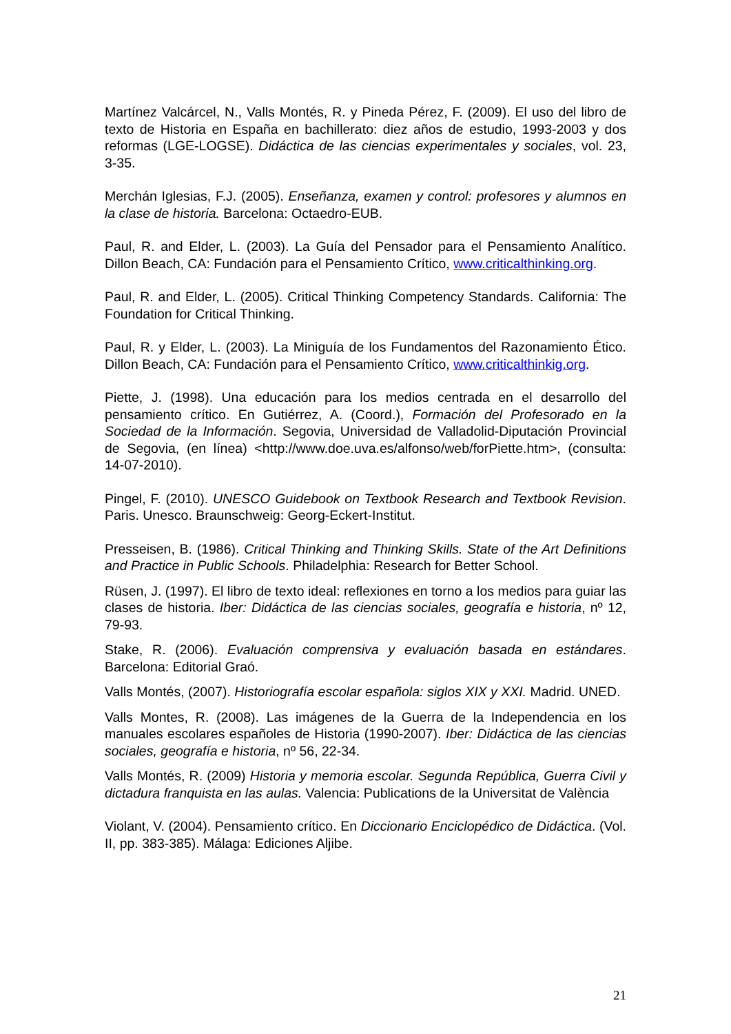Martínez Valcárcel, N., Valls Montés, R. y Pineda Pérez, F. (2009). El uso del libro de texto de Historia en España en bachillerato: diez años de estudio, 1993-2003 y dos reformas (LGE-LOGSE). Didáctica de las ciencias experimentales y sociales, vol. 23, 3-35.
Merchán Iglesias, F.J. (2005). Enseñanza, examen y control: profesores y alumnos en la clase de historia. Barcelona: Octaedro-EUB.
Paul, R. and Elder, L. (2003). La Guía del Pensador para el Pensamiento Analítico. Dillon Beach, CA: Fundación para el Pensamiento Crítico, www.criticalthinking.org.
Paul, R. and Elder, L. (2005). Critical Thinking Competency Standards. California: The Foundation for Critical Thinking.
Paul, R. y Elder, L. (2003). La Miniguía de los Fundamentos del Razonamiento Ético. Dillon Beach, CA: Fundación para el Pensamiento Crítico, www.criticalthinkig.org.
Piette, J. (1998). Una educación para los medios centrada en el desarrollo del pensamiento crítico. En Gutiérrez, A. (Coord.), Formación del Profesorado en la Sociedad de la Información. Segovia, Universidad de Valladolid-Diputación Provincial de Segovia, (en línea) <http://www.doe.uva.es/alfonso/web/forPiette.htm>, (consulta: 14-07-2010).
Pingel, F. (2010). UNESCO Guidebook on Textbook Research and Textbook Revision. Paris. Unesco. Braunschweig: Georg-Eckert-Institut.
Presseisen, B. (1986). Critical Thinking and Thinking Skills. State of the Art Definitions and Practice in Public Schools. Philadelphia: Research for Better School.
Rüsen, J. (1997). El libro de texto ideal: reflexiones en torno a los medios para guiar las clases de historia. Iber: Didáctica de las ciencias sociales, geografía e historia, nº 12, 79-93.
Stake, R. (2006). Evaluación comprensiva y evaluación basada en estándares. Barcelona: Editorial Graó.
Valls Montés, (2007). Historiografía escolar española: siglos XIX y XXI. Madrid. UNED.
Valls Montes, R. (2008). Las imágenes de la Guerra de la Independencia en los manuales escolares españoles de Historia (1990-2007). Iber: Didáctica de las ciencias sociales, geografía e historia, nº 56, 22-34.
Valls Montés, R. (2009) Historia y memoria escolar. Segunda República, Guerra Civil y dictadura franquista en las aulas. Valencia: Publications de la Universitat de València
Violant, V. (2004). Pensamiento crítico. En Diccionario Enciclopédico de Didáctica. (Vol. II, pp. 383-385). Málaga: Ediciones Aljibe.
21